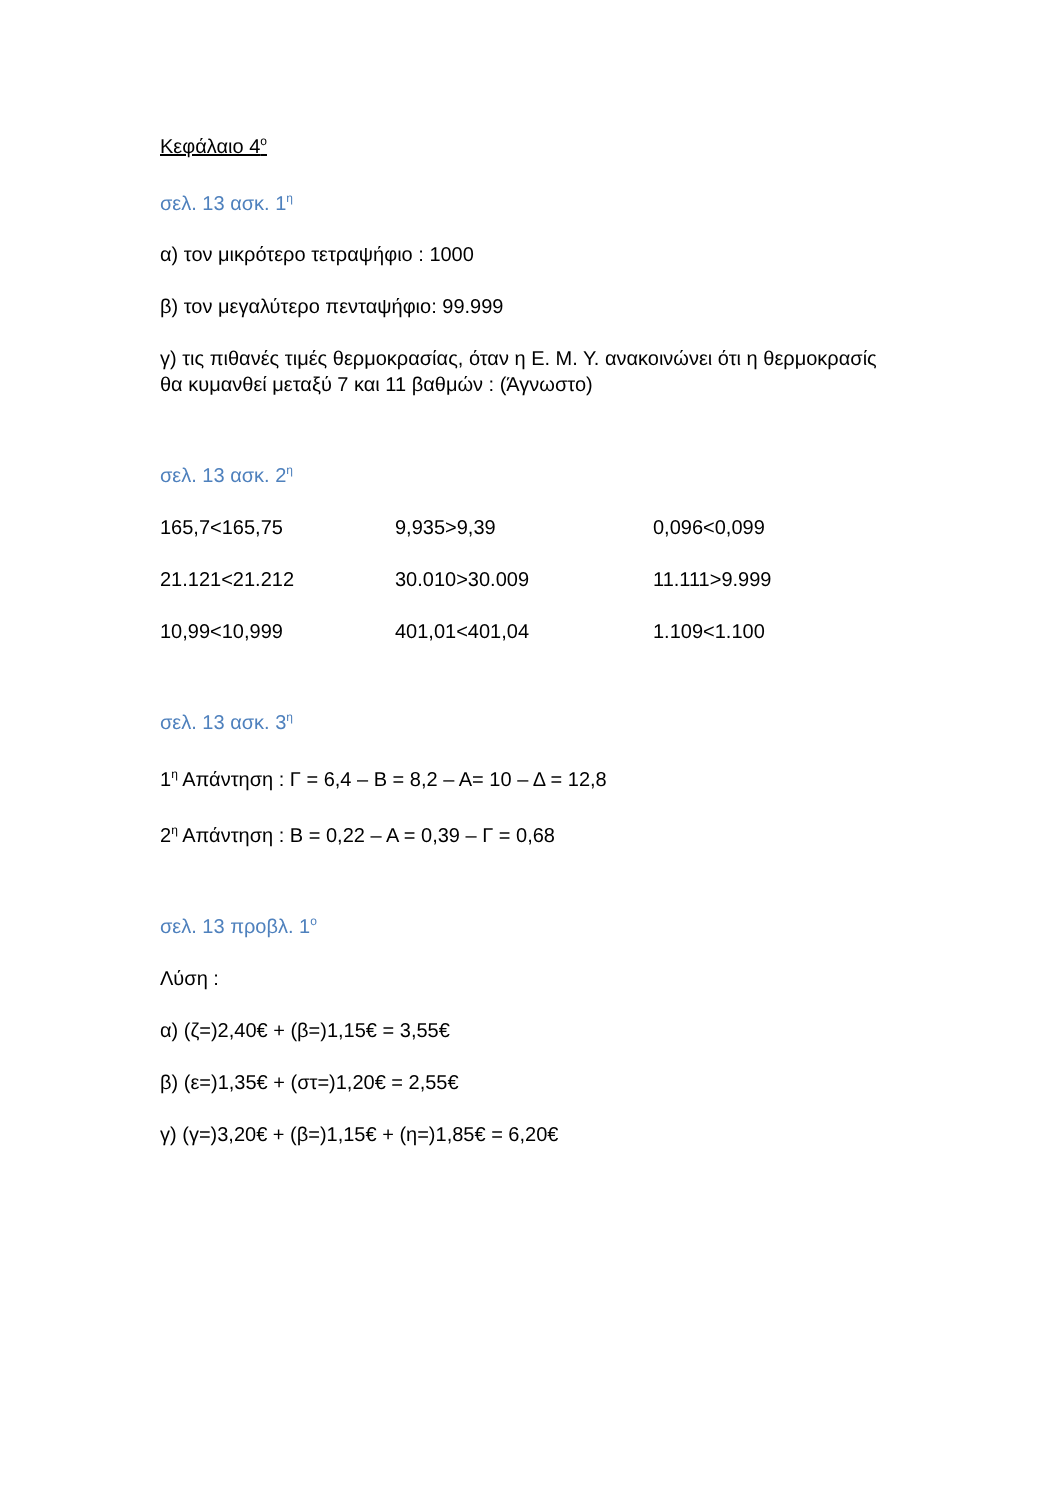Κεφάλαιο 4<sup>ο</sup>
σελ. 13 ασκ. 1<sup>η</sup>
α) τον μικρότερο τετραψήφιο : 1000
β) τον μεγαλύτερο πενταψήφιο: 99.999
γ) τις πιθανές τιμές θερμοκρασίας, όταν η Ε. Μ. Υ. ανακοινώνει ότι η θερμοκρασίς θα κυμανθεί μεταξύ 7 και 11 βαθμών : (Άγνωστο)
σελ. 13 ασκ. 2<sup>η</sup>
165,7<165,75 9,935>9,39 0,096<0,099
21.121<21.212 30.010>30.009 11.111>9.999
10,99<10,999 401,01<401,04 1.109<1.100
σελ. 13 ασκ. 3<sup>η</sup>
1<sup>η</sup> Απάντηση : Γ = 6,4 – Β = 8,2 – Α= 10 – Δ = 12,8
2<sup>η</sup> Απάντηση : Β = 0,22 – Α = 0,39 – Γ = 0,68
σελ. 13 προβλ. 1<sup>ο</sup>
Λύση :
α) (ζ=)2,40€ + (β=)1,15€ = 3,55€
β) (ε=)1,35€ + (στ=)1,20€ = 2,55€
γ) (γ=)3,20€ + (β=)1,15€ + (η=)1,85€ = 6,20€